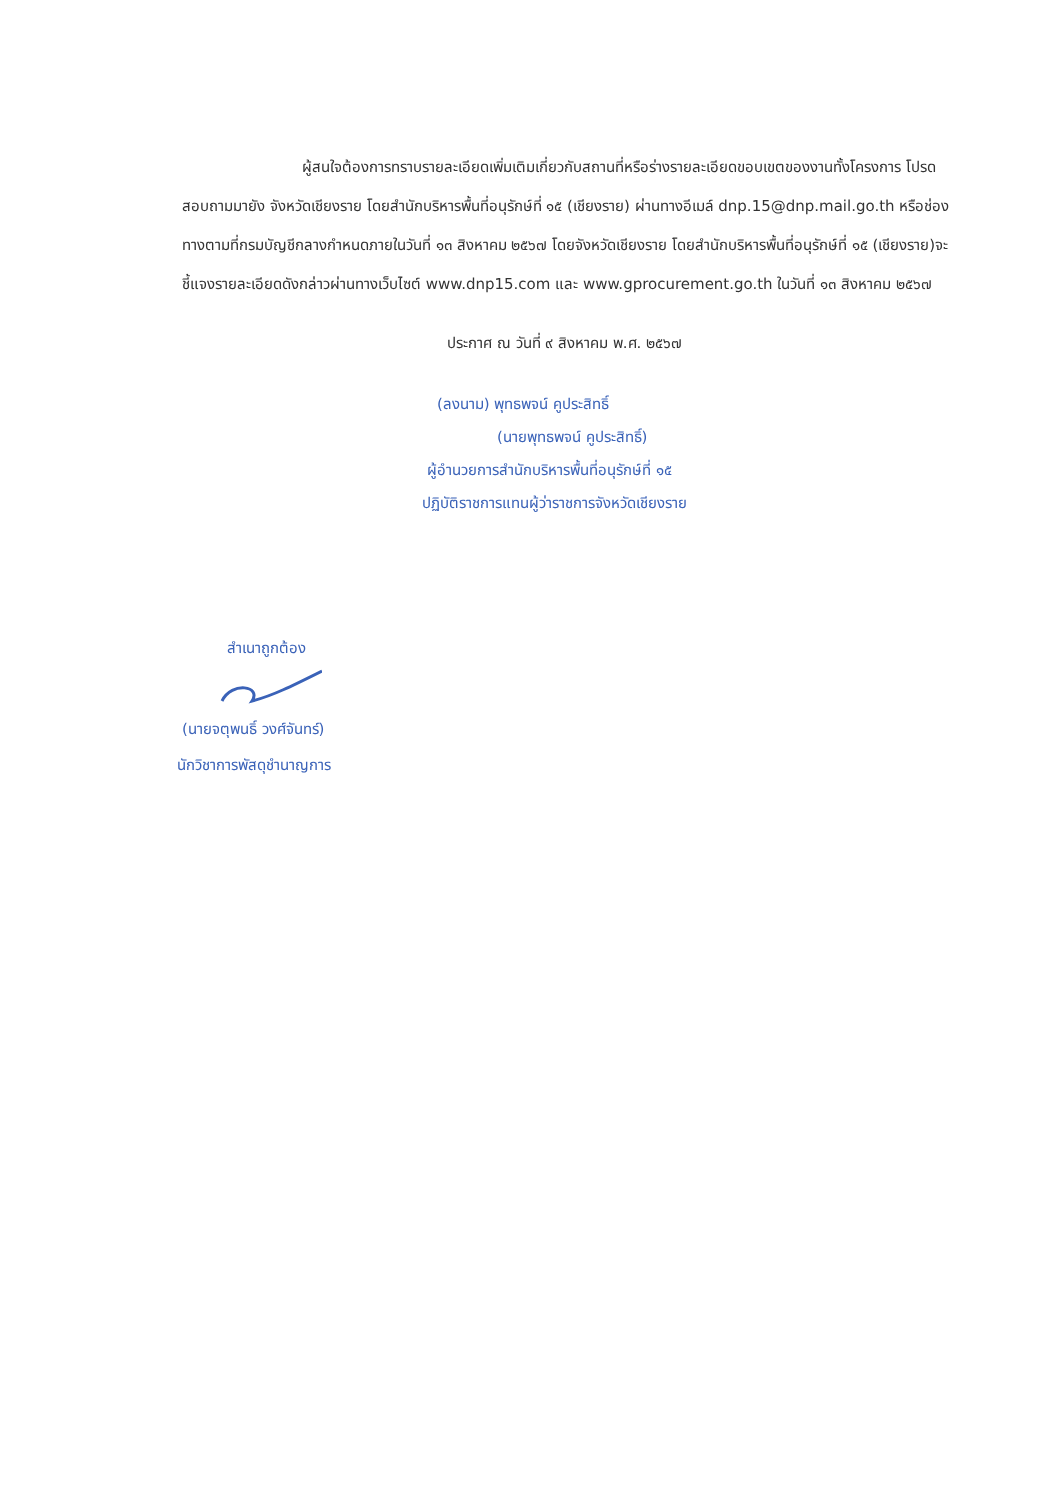ผู้สนใจต้องการทราบรายละเอียดเพิ่มเติมเกี่ยวกับสถานที่หรือร่างรายละเอียดขอบเขตของงานทั้งโครงการ โปรดสอบถามมายัง จังหวัดเชียงราย โดยสำนักบริหารพื้นที่อนุรักษ์ที่ ๑๕ (เชียงราย) ผ่านทางอีเมล์ dnp.15@dnp.mail.go.th หรือช่องทางตามที่กรมบัญชีกลางกำหนดภายในวันที่ ๑๓ สิงหาคม ๒๕๖๗ โดยจังหวัดเชียงราย โดยสำนักบริหารพื้นที่อนุรักษ์ที่ ๑๕ (เชียงราย)จะชี้แจงรายละเอียดดังกล่าวผ่านทางเว็บไซต์ www.dnp15.com และ www.gprocurement.go.th ในวันที่ ๑๓ สิงหาคม ๒๕๖๗
ประกาศ ณ วันที่ ๙ สิงหาคม พ.ศ. ๒๕๖๗
(ลงนาม) พุทธพจน์ คูประสิทธิ์
(นายพุทธพจน์ คูประสิทธิ์)
ผู้อำนวยการสำนักบริหารพื้นที่อนุรักษ์ที่ ๑๕
ปฏิบัติราชการแทนผู้ว่าราชการจังหวัดเชียงราย
สำเนาถูกต้อง
(นายจตุพนธิ์ วงศ์จันทร์)
นักวิชาการพัสดุชำนาญการ